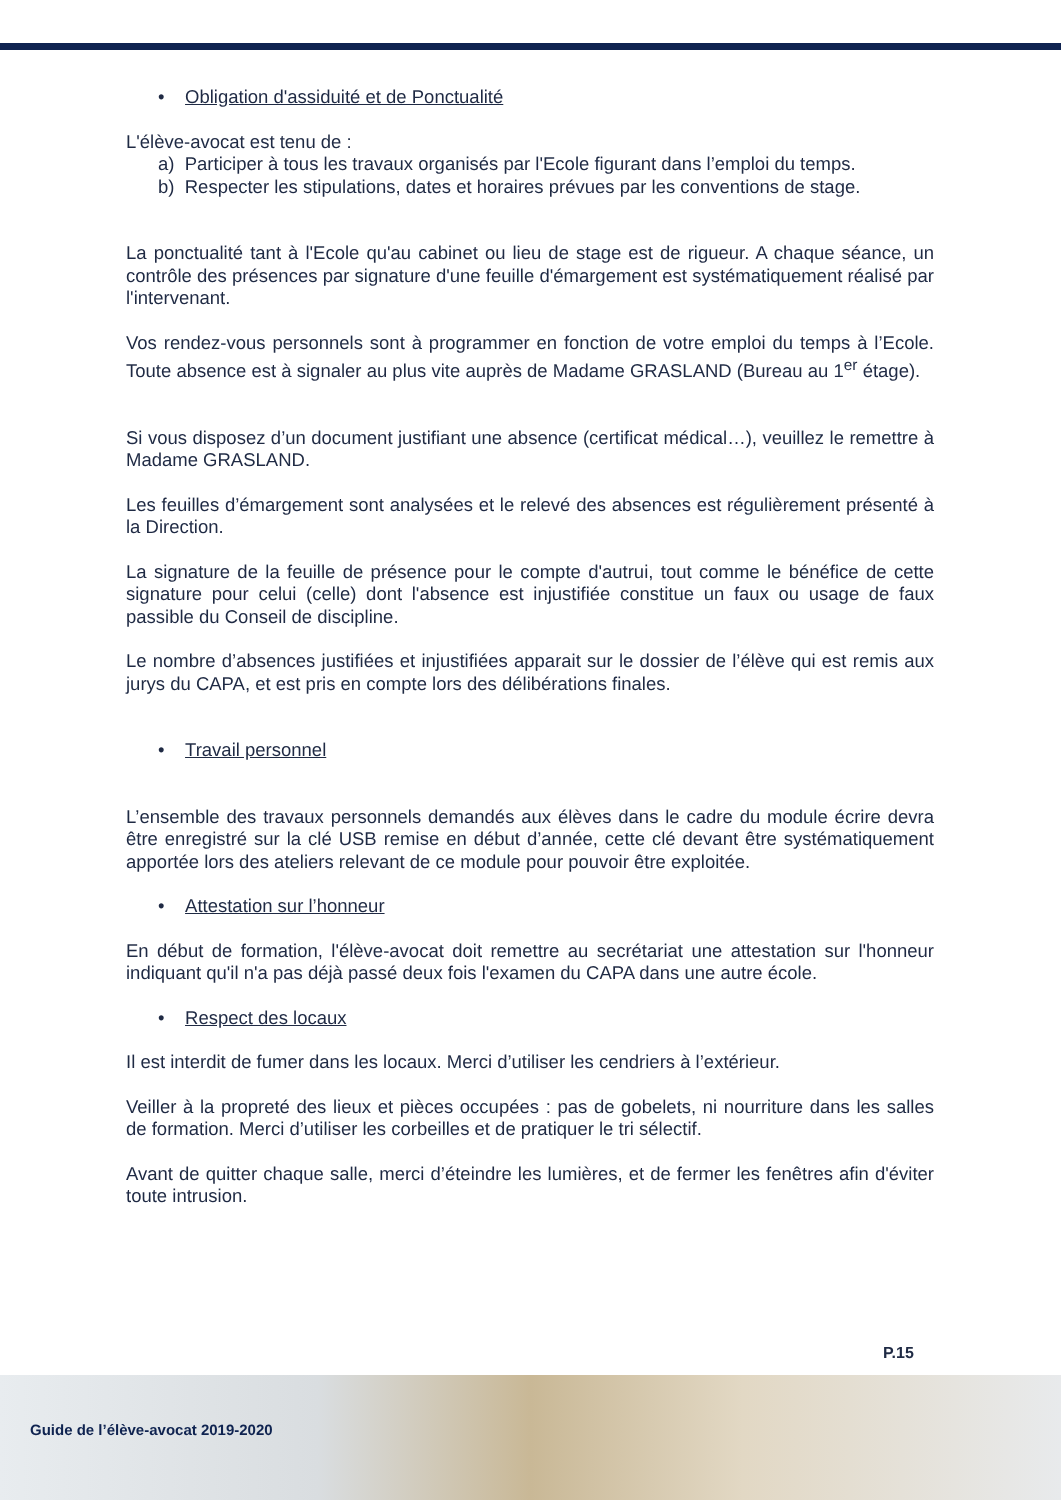• Obligation d'assiduité et de Ponctualité
L'élève-avocat est tenu de :
a) Participer à tous les travaux organisés par l'Ecole figurant dans l’emploi du temps.
b) Respecter les stipulations, dates et horaires prévues par les conventions de stage.
La ponctualité tant à l'Ecole qu'au cabinet ou lieu de stage est de rigueur. A chaque séance, un contrôle des présences par signature d'une feuille d'émargement est systématiquement réalisé par l'intervenant.
Vos rendez-vous personnels sont à programmer en fonction de votre emploi du temps à l’Ecole. Toute absence est à signaler au plus vite auprès de Madame GRASLAND (Bureau au 1<sup>er</sup> étage).
Si vous disposez d’un document justifiant une absence (certificat médical…), veuillez le remettre à Madame GRASLAND.
Les feuilles d’émargement sont analysées et le relevé des absences est régulièrement présenté à la Direction.
La signature de la feuille de présence pour le compte d'autrui, tout comme le bénéfice de cette signature pour celui (celle) dont l'absence est injustifiée constitue un faux ou usage de faux passible du Conseil de discipline.
Le nombre d’absences justifiées et injustifiées apparait sur le dossier de l’élève qui est remis aux jurys du CAPA, et est pris en compte lors des délibérations finales.
• Travail personnel
L’ensemble des travaux personnels demandés aux élèves dans le cadre du module écrire devra être enregistré sur la clé USB remise en début d’année, cette clé devant être systématiquement apportée lors des ateliers relevant de ce module pour pouvoir être exploitée.
• Attestation sur l’honneur
En début de formation, l'élève-avocat doit remettre au secrétariat une attestation sur l'honneur indiquant qu'il n'a pas déjà passé deux fois l'examen du CAPA dans une autre école.
• Respect des locaux
Il est interdit de fumer dans les locaux. Merci d’utiliser les cendriers à l’extérieur.
Veiller à la propreté des lieux et pièces occupées : pas de gobelets, ni nourriture dans les salles de formation. Merci d’utiliser les corbeilles et de pratiquer le tri sélectif.
Avant de quitter chaque salle, merci d’éteindre les lumières, et de fermer les fenêtres afin d'éviter toute intrusion.
P.15
Guide de l’élève-avocat 2019-2020